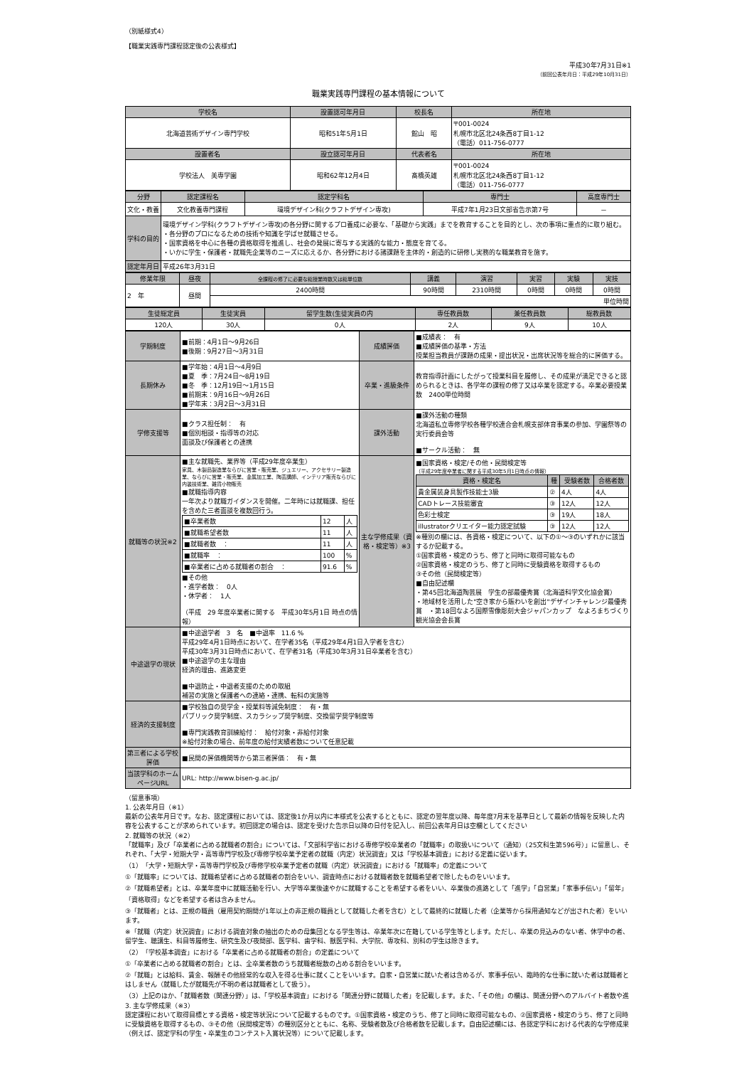（別紙様式4）
【職業実践専門課程認定後の公表様式】
平成30年7月31日※1
（前回公表年月日：平成29年10月31日）
職業実践専門課程の基本情報について
| 学校名 | 設置認可年月日 | 校長名 | 所在地 |
| --- | --- | --- | --- |
| 北海道芸術デザイン専門学校 | 昭和51年5月1日 | 館山 昭 | 〒001-0024 札幌市北区北24条西8丁目1-12 （電話）011-756-0777 |
| 設置者名 | 設立認可年月日 | 代表者名 | 所在地 |
| 学校法人 美専学園 | 昭和62年12月4日 | 髙橋英雄 | 〒001-0024 札幌市北区北24条西8丁目1-12 （電話）011-756-0777 |
| 分野 | 認定課程名 | 認定学科名 | 専門士 | 高度専門士 |
| --- | --- | --- | --- | --- |
| 文化・教養 | 文化教養専門課程 | 環境デザイン科(クラフトデザイン専攻) | 平成7年1月23日文部省告示第7号 | － |
| 学科の目的 | 環境デザイン学科(クラフトデザイン専攻)の各分野に関するプロ養成に必要な、「基礎から実践」までを教育することを目的とし、次の事項に重点的に取り組む。 ・各分野のプロになるための技術や知識を学ばせ就職させる。 ・国家資格を中心に各種の資格取得を推進し、社会の発展に寄与する実践的な能力・態度を育てる。 ・いかに学生・保護者・就職先企業等のニーズに応えるか、各分野における諸課題を主体的・創造的に研修し実務的な職業教育を施す。 | | | |
| 認定年月日 | 平成26年3月31日 | | | |
| 修業年限 | 昼夜 | 全課程の修了に必要な総授業時数又は総単位数 | 講義 | 演習 | 実習 | 実験 | 実技 |
| --- | --- | --- | --- | --- | --- | --- | --- |
| 2 年 | 昼間 | 2400時間 | 90時間 | 2310時間 | 0時間 | 0時間 | 0時間 |
| | | 単位時間 | | | | | |
| 生徒総定員 | 生徒実員 | 留学生数(生徒実員の内 | 専任教員数 | 兼任教員数 | 総教員数 |
| --- | --- | --- | --- | --- | --- |
| 120人 | 30人 | 0人 | 2人 | 9人 | 10人 |
| 学期制度 | ■前期：4月1日～9月26日 ■後期：9月27日～3月31日 | 成績評価 | ■成績表： 有 ■成績評価の基準・方法 授業担当教員が課題の成果・提出状況・出席状況等を総合的に評価する。 |
| 長期休み | ■学年始：4月1日～4月9日 ■夏 季：7月24日～8月19日 ■冬 季：12月19日～1月15日 ■前期末：9月16日～9月26日 ■学年末：3月2日～3月31日 | 卒業・進級条件 | 教育指導計画にしたがって授業科目を履修し、その成果が満足できると認められるときは、各学年の課程の修了又は卒業を認定する。卒業必要授業数 2400単位時間 |
| 学修支援等 | ■クラス担任制： 有 ■個別相談・指導等の対応 面談及び保護者との連携 | 課外活動 | ■課外活動の種類 北海道私立専修学校各種学校連合会札幌支部体育事業の参加、学園祭等の実行委員会等 ■サークル活動： 無 |
| 就職等の状況※2 | ■主な就職先、業界等（平成29年度卒業生） 家具、木製品製造業ならびに営業・販売業、ジュエリー、アクセサリー製造業、ならびに営業・販売業、金属加工業、陶芸講師、インテリア販売ならびに内装技術業、雑貨小物販売 ■就職指導内容 一年次より就職ガイダンスを開催。二年時には就職課、担任を含めた三者面談を複数回行う。 / ■卒業者数 / 12 / 人 / / ■就職希望者数 / 11 / 人 / / ■就職者数 ： / 11 / 人 / / ■就職率 ： / 100 / % / / ■卒業者に占める就職者の割合 ： / 91.6 / % / ■その他 ・進学者数： 0人 ・休学者： 1人 （平成 29 年度卒業者に関する 平成30年5月1日 時点の情報） | 主な学修成果（資格・検定等）※3 | ■国家資格・検定/その他・民間検定等 （平成29年度卒業者に関する平成30年5月1日時点の情報） / 資格・検定名 / 種 / 受験者数 / 合格者数 / / --- / --- / --- / --- / / 貴金属装身具製作技能士3級 / ② / 4人 / 4人 / / CADトレース技能審査 / ③ / 12人 / 12人 / / 色彩士検定 / ③ / 19人 / 18人 / / illustratorクリエイター能力認定試験 / ③ / 12人 / 12人 / ※種別の欄には、各資格・検定について、以下の①～③のいずれかに該当するか記載する。 ①国家資格・検定のうち、修了と同時に取得可能なもの ②国家資格・検定のうち、修了と同時に受験資格を取得するもの ③その他（民間検定等） ■自由記述欄 ・第45回北海道陶芸展 学生の部最優秀賞（北海道科学文化協会賞） ・地域材を活用した"空き家から賑わいを創出"デザインチャレンジ最優秀賞 ・第18回なよろ国際雪像彫刻大会ジャパンカップ なよろまちづくり観光協会会長賞 |
| 中途退学の現状 | ■中途退学者 3 名 ■中退率 11.6 % 平成29年4月1日時点において、在学者35名（平成29年4月1日入学者を含む） 平成30年3月31日時点において、在学者31名（平成30年3月31日卒業者を含む） ■中途退学の主な理由 経済的理由、進路変更 ■中退防止・中退者支援のための取組 補習の実施と保護者への連絡・連携、転科の実施等 | | |
| 経済的支援制度 | ■学校独自の奨学金・授業料等減免制度： 有・無 パブリック奨学制度、スカラシップ奨学制度、交換留学奨学制度等 ■専門実践教育訓練給付： 給付対象・非給付対象 ※給付対象の場合、前年度の給付実績者数について任意記載 | | |
| 第三者による学校評価 | ■民間の評価機関等から第三者評価： 有・無 | | |
| 当該学科のホームページURL | URL: http://www.bisen-g.ac.jp/ | | |
（留意事項）
1. 公表年月日（※1）
最新の公表年月日です。なお、認定課程においては、認定後1か月以内に本様式を公表するとともに、認定の翌年度以降、毎年度7月末を基準日として最新の情報を反映した内容を公表することが求められています。初回認定の場合は、認定を受けた告示日以降の日付を記入し、前回公表年月日は空欄としてください
2. 就職等の状況（※2）
「就職率」及び「卒業者に占める就職者の割合」については、「文部科学省における専修学校卒業者の「就職率」の取扱いについて（通知）（25文科生第596号）」に留意し、それぞれ、「大学・短期大学・高等専門学校及び専修学校卒業予定者の就職（内定）状況調査」又は「学校基本調査」における定義に従います。
（1）「大学・短期大学・高等専門学校及び専修学校卒業予定者の就職（内定）状況調査」における「就職率」の定義について
①「就職率」については、就職希望者に占める就職者の割合をいい、調査時点における就職者数を就職希望者で除したものをいいます。
②「就職希望者」とは、卒業年度中に就職活動を行い、大学等卒業後速やかに就職することを希望する者をいい、卒業後の進路として「進学」「自営業」「家事手伝い」「留年」「資格取得」などを希望する者は含みません。
③「就職者」とは、正規の職員（雇用契約期間が1年以上の非正規の職員として就職した者を含む）として最終的に就職した者（企業等から採用通知などが出された者）をいいます。
※「就職（内定）状況調査」における調査対象の抽出のための母集団となる学生等は、卒業年次に在籍している学生等とします。ただし、卒業の見込みのない者、休学中の者、留学生、聴講生、科目等履修生、研究生及び夜間部、医学科、歯学科、獣医学科、大学院、専攻科、別科の学生は除きます。
（2）「学校基本調査」における「卒業者に占める就職者の割合」の定義について
①「卒業者に占める就職者の割合」とは、全卒業者数のうち就職者総数の占める割合をいいます。
②「就職」とは給料、賃金、報酬その他経常的な収入を得る仕事に就くことをいいます。自家・自営業に就いた者は含めるが、家事手伝い、臨時的な仕事に就いた者は就職者とはしません（就職したが就職先が不明の者は就職者として扱う）。
（3）上記のほか、「就職者数（関連分野）」は、「学校基本調査」における「関連分野に就職した者」を記載します。また、「その他」の欄は、関連分野へのアルバイト者数や進
3. 主な学修成果（※3）
認定課程において取得目標とする資格・検定等状況について記載するものです。①国家資格・検定のうち、修了と同時に取得可能なもの、②国家資格・検定のうち、修了と同時に受験資格を取得するもの、③その他（民間検定等）の種別区分とともに、名称、受験者数及び合格者数を記載します。自由記述欄には、各認定学科における代表的な学修成果（例えば、認定学科の学生・卒業生のコンテスト入賞状況等）について記載します。